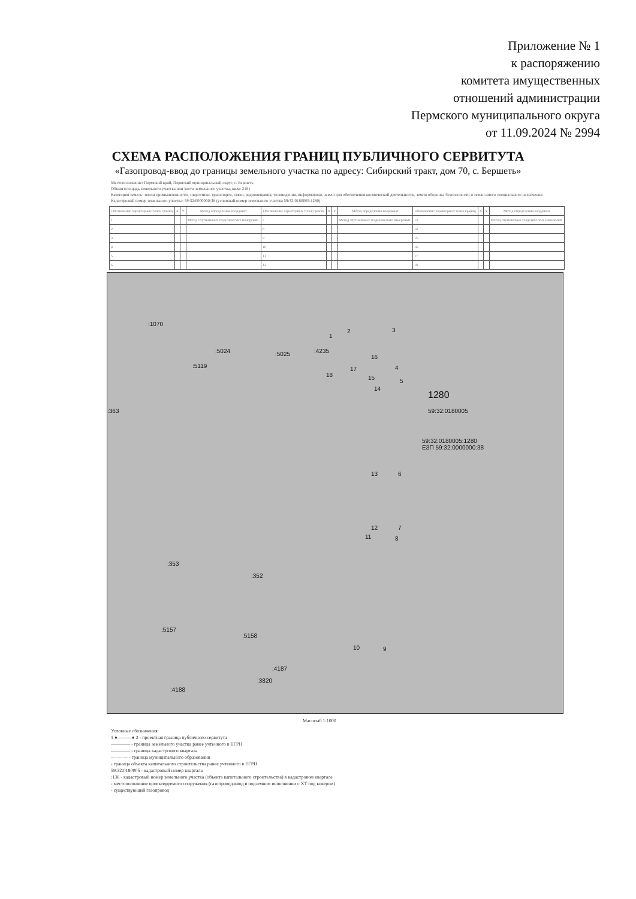Приложение № 1
к распоряжению
комитета имущественных
отношений администрации
Пермского муниципального округа
от 11.09.2024 № 2994
СХЕМА РАСПОЛОЖЕНИЯ ГРАНИЦ ПУБЛИЧНОГО СЕРВИТУТА
«Газопровод-ввод до границы земельного участка по адресу: Сибирский тракт, дом 70, с. Бершеть»
Местоположение: Пермский край, Пермский муниципальный округ, с. Бершеть
Общая площадь земельного участка или части земельного участка, кв.м: 2181
Категория земель: земли промышленности, энергетики, транспорта, связи, радиовещания, телевидения, информатики, земли для обеспечения космической деятельности, земли обороны, безопасности и земли иного специального назначения
Кадастровый номер земельного участка: 59:32:0000000:38 (условный номер земельного участка 59:32:0180005:1280)
| Обозначение характерных точек границ | X | Y | Метод определения координат | Обозначение характерных точек границ | X | Y | Метод определения координат | Обозначение характерных точек границ | X | Y | Метод определения координат |
| --- | --- | --- | --- | --- | --- | --- | --- | --- | --- | --- | --- |
| 1 | | | Метод спутниковых геодезических измерений | 7 | | | Метод спутниковых геодезических измерений | 13 | | | Метод спутниковых геодезических измерений |
| 2 | | | | 8 | | | | 14 | | | |
| 3 | | | | 9 | | | | 15 | | | |
| 4 | | | | 10 | | | | 16 | | | |
| 5 | | | | 11 | | | | 17 | | | |
| 6 | | | | 12 | | | | 18 | | | |
:1070
:5024
:5119
:5025 :4235
1
2 3
16
4 17
18 15 5
14
1280
59:32:0180005
59:32:0180005:1280
ЕЗП 59:32:0000000:38
:363
13 6
12 7
11 8
:353:352
:5157:5158
10 9
:4187:3820:4188
Масштаб 1:1000
Условные обозначения:
1 ●———● 2 - проектная граница публичного сервитута
———— - граница земельного участка ранее учтенного в ЕГРН
———— - граница кадастрового квартала
— — — - граница муниципального образования
- граница объекта капитального строительства ранее учтенного в ЕГРН
59:32:0180005 - кадастровый номер квартала
:136 - кадастровый номер земельного участка (объекта капитального строительства) в кадастровом квартале
- местоположение проектируемого сооружения (газопровод-ввод в подземном исполнении с ХТ под ковером)
- существующий газопровод